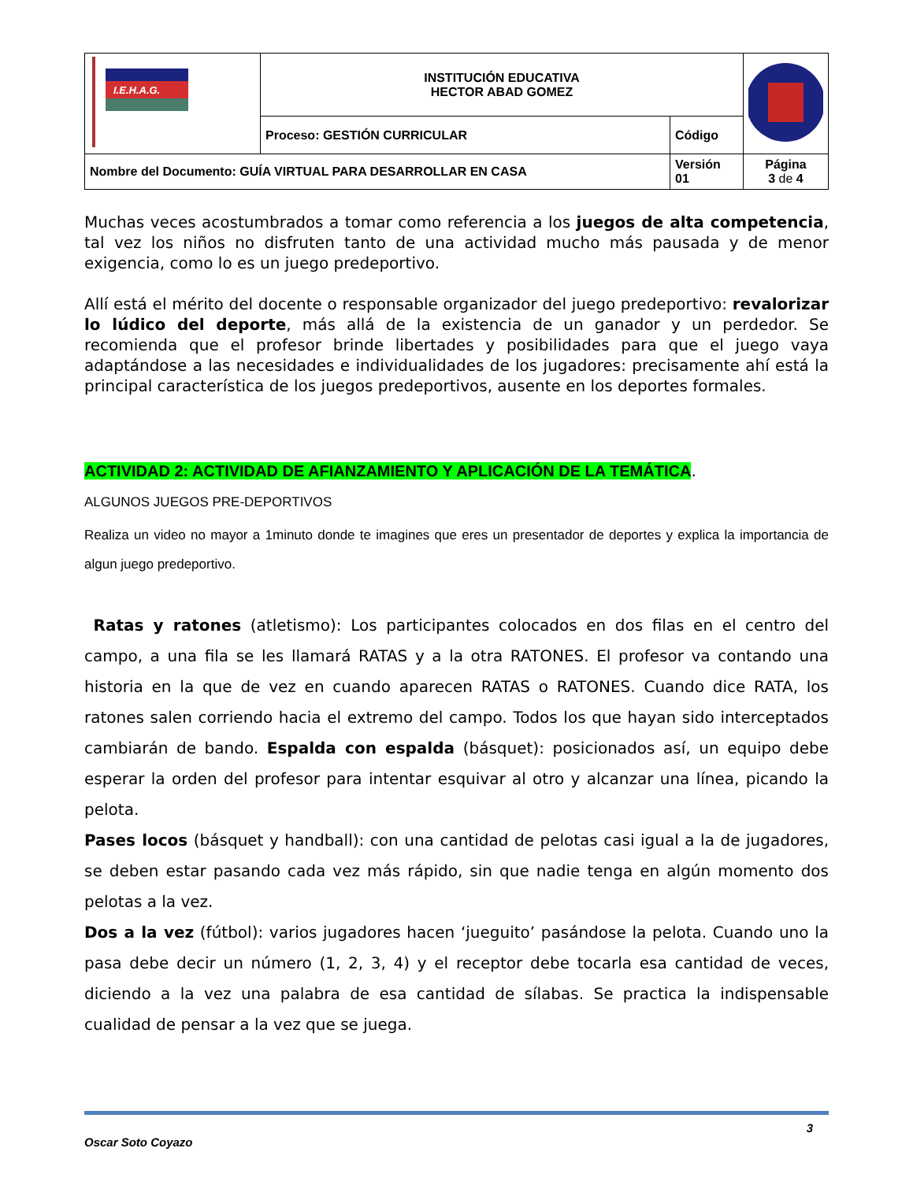| I.E.H.A.G. | INSTITUCIÓN EDUCATIVA HECTOR ABAD GOMEZ | | |
| | Proceso: GESTIÓN CURRICULAR | Código | |
| Nombre del Documento: GUÍA VIRTUAL PARA DESARROLLAR EN CASA | | Versión 01 | Página 3 de 4 |
Muchas veces acostumbrados a tomar como referencia a los juegos de alta competencia, tal vez los niños no disfruten tanto de una actividad mucho más pausada y de menor exigencia, como lo es un juego predeportivo.
Allí está el mérito del docente o responsable organizador del juego predeportivo: revalorizar lo lúdico del deporte, más allá de la existencia de un ganador y un perdedor. Se recomienda que el profesor brinde libertades y posibilidades para que el juego vaya adaptándose a las necesidades e individualidades de los jugadores: precisamente ahí está la principal característica de los juegos predeportivos, ausente en los deportes formales.
ACTIVIDAD 2: ACTIVIDAD DE AFIANZAMIENTO Y APLICACIÓN DE LA TEMÁTICA.
ALGUNOS JUEGOS PRE-DEPORTIVOS
Realiza un video no mayor a 1minuto donde te imagines que eres un presentador de deportes y explica la importancia de algun juego predeportivo.
Ratas y ratones (atletismo): Los participantes colocados en dos filas en el centro del campo, a una fila se les llamará RATAS y a la otra RATONES. El profesor va contando una historia en la que de vez en cuando aparecen RATAS o RATONES. Cuando dice RATA, los ratones salen corriendo hacia el extremo del campo. Todos los que hayan sido interceptados cambiarán de bando. Espalda con espalda (básquet): posicionados así, un equipo debe esperar la orden del profesor para intentar esquivar al otro y alcanzar una línea, picando la pelota.
Pases locos (básquet y handball): con una cantidad de pelotas casi igual a la de jugadores, se deben estar pasando cada vez más rápido, sin que nadie tenga en algún momento dos pelotas a la vez.
Dos a la vez (fútbol): varios jugadores hacen ‘jueguito’ pasándose la pelota. Cuando uno la pasa debe decir un número (1, 2, 3, 4) y el receptor debe tocarla esa cantidad de veces, diciendo a la vez una palabra de esa cantidad de sílabas. Se practica la indispensable cualidad de pensar a la vez que se juega.
Oscar Soto Coyazo 3